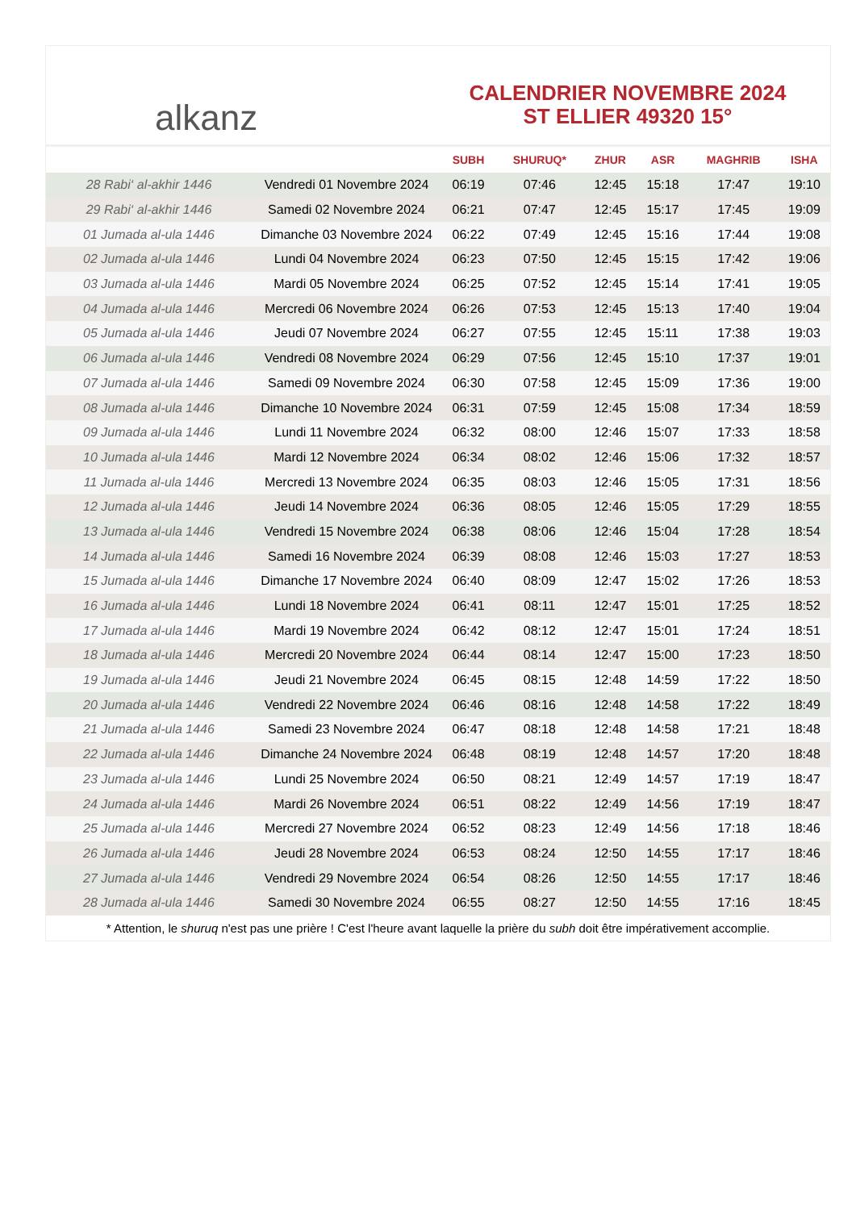alkanz
CALENDRIER NOVEMBRE 2024
ST ELLIER 49320 15°
| | | SUBH | SHURUQ* | ZHUR | ASR | MAGHRIB | ISHA |
| --- | --- | --- | --- | --- | --- | --- | --- |
| 28 Rabi‘ al-akhir 1446 | Vendredi 01 Novembre 2024 | 06:19 | 07:46 | 12:45 | 15:18 | 17:47 | 19:10 |
| 29 Rabi‘ al-akhir 1446 | Samedi 02 Novembre 2024 | 06:21 | 07:47 | 12:45 | 15:17 | 17:45 | 19:09 |
| 01 Jumada al-ula 1446 | Dimanche 03 Novembre 2024 | 06:22 | 07:49 | 12:45 | 15:16 | 17:44 | 19:08 |
| 02 Jumada al-ula 1446 | Lundi 04 Novembre 2024 | 06:23 | 07:50 | 12:45 | 15:15 | 17:42 | 19:06 |
| 03 Jumada al-ula 1446 | Mardi 05 Novembre 2024 | 06:25 | 07:52 | 12:45 | 15:14 | 17:41 | 19:05 |
| 04 Jumada al-ula 1446 | Mercredi 06 Novembre 2024 | 06:26 | 07:53 | 12:45 | 15:13 | 17:40 | 19:04 |
| 05 Jumada al-ula 1446 | Jeudi 07 Novembre 2024 | 06:27 | 07:55 | 12:45 | 15:11 | 17:38 | 19:03 |
| 06 Jumada al-ula 1446 | Vendredi 08 Novembre 2024 | 06:29 | 07:56 | 12:45 | 15:10 | 17:37 | 19:01 |
| 07 Jumada al-ula 1446 | Samedi 09 Novembre 2024 | 06:30 | 07:58 | 12:45 | 15:09 | 17:36 | 19:00 |
| 08 Jumada al-ula 1446 | Dimanche 10 Novembre 2024 | 06:31 | 07:59 | 12:45 | 15:08 | 17:34 | 18:59 |
| 09 Jumada al-ula 1446 | Lundi 11 Novembre 2024 | 06:32 | 08:00 | 12:46 | 15:07 | 17:33 | 18:58 |
| 10 Jumada al-ula 1446 | Mardi 12 Novembre 2024 | 06:34 | 08:02 | 12:46 | 15:06 | 17:32 | 18:57 |
| 11 Jumada al-ula 1446 | Mercredi 13 Novembre 2024 | 06:35 | 08:03 | 12:46 | 15:05 | 17:31 | 18:56 |
| 12 Jumada al-ula 1446 | Jeudi 14 Novembre 2024 | 06:36 | 08:05 | 12:46 | 15:05 | 17:29 | 18:55 |
| 13 Jumada al-ula 1446 | Vendredi 15 Novembre 2024 | 06:38 | 08:06 | 12:46 | 15:04 | 17:28 | 18:54 |
| 14 Jumada al-ula 1446 | Samedi 16 Novembre 2024 | 06:39 | 08:08 | 12:46 | 15:03 | 17:27 | 18:53 |
| 15 Jumada al-ula 1446 | Dimanche 17 Novembre 2024 | 06:40 | 08:09 | 12:47 | 15:02 | 17:26 | 18:53 |
| 16 Jumada al-ula 1446 | Lundi 18 Novembre 2024 | 06:41 | 08:11 | 12:47 | 15:01 | 17:25 | 18:52 |
| 17 Jumada al-ula 1446 | Mardi 19 Novembre 2024 | 06:42 | 08:12 | 12:47 | 15:01 | 17:24 | 18:51 |
| 18 Jumada al-ula 1446 | Mercredi 20 Novembre 2024 | 06:44 | 08:14 | 12:47 | 15:00 | 17:23 | 18:50 |
| 19 Jumada al-ula 1446 | Jeudi 21 Novembre 2024 | 06:45 | 08:15 | 12:48 | 14:59 | 17:22 | 18:50 |
| 20 Jumada al-ula 1446 | Vendredi 22 Novembre 2024 | 06:46 | 08:16 | 12:48 | 14:58 | 17:22 | 18:49 |
| 21 Jumada al-ula 1446 | Samedi 23 Novembre 2024 | 06:47 | 08:18 | 12:48 | 14:58 | 17:21 | 18:48 |
| 22 Jumada al-ula 1446 | Dimanche 24 Novembre 2024 | 06:48 | 08:19 | 12:48 | 14:57 | 17:20 | 18:48 |
| 23 Jumada al-ula 1446 | Lundi 25 Novembre 2024 | 06:50 | 08:21 | 12:49 | 14:57 | 17:19 | 18:47 |
| 24 Jumada al-ula 1446 | Mardi 26 Novembre 2024 | 06:51 | 08:22 | 12:49 | 14:56 | 17:19 | 18:47 |
| 25 Jumada al-ula 1446 | Mercredi 27 Novembre 2024 | 06:52 | 08:23 | 12:49 | 14:56 | 17:18 | 18:46 |
| 26 Jumada al-ula 1446 | Jeudi 28 Novembre 2024 | 06:53 | 08:24 | 12:50 | 14:55 | 17:17 | 18:46 |
| 27 Jumada al-ula 1446 | Vendredi 29 Novembre 2024 | 06:54 | 08:26 | 12:50 | 14:55 | 17:17 | 18:46 |
| 28 Jumada al-ula 1446 | Samedi 30 Novembre 2024 | 06:55 | 08:27 | 12:50 | 14:55 | 17:16 | 18:45 |
* Attention, le shuruq n'est pas une prière ! C'est l'heure avant laquelle la prière du subh doit être impérativement accomplie.